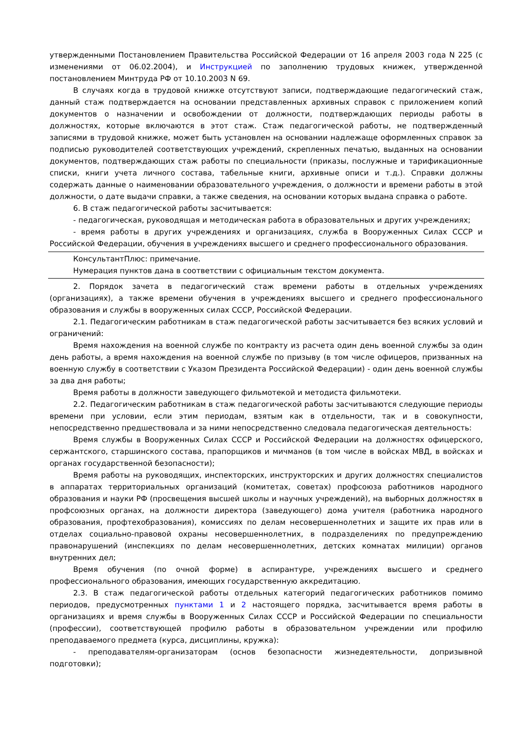утвержденными Постановлением Правительства Российской Федерации от 16 апреля 2003 года N 225 (с изменениями от 06.02.2004), и Инструкцией по заполнению трудовых книжек, утвержденной постановлением Минтруда РФ от 10.10.2003 N 69.
В случаях когда в трудовой книжке отсутствуют записи, подтверждающие педагогический стаж, данный стаж подтверждается на основании представленных архивных справок с приложением копий документов о назначении и освобождении от должности, подтверждающих периоды работы в должностях, которые включаются в этот стаж. Стаж педагогической работы, не подтвержденный записями в трудовой книжке, может быть установлен на основании надлежаще оформленных справок за подписью руководителей соответствующих учреждений, скрепленных печатью, выданных на основании документов, подтверждающих стаж работы по специальности (приказы, послужные и тарификационные списки, книги учета личного состава, табельные книги, архивные описи и т.д.). Справки должны содержать данные о наименовании образовательного учреждения, о должности и времени работы в этой должности, о дате выдачи справки, а также сведения, на основании которых выдана справка о работе.
6. В стаж педагогической работы засчитывается:
- педагогическая, руководящая и методическая работа в образовательных и других учреждениях;
- время работы в других учреждениях и организациях, служба в Вооруженных Силах СССР и Российской Федерации, обучения в учреждениях высшего и среднего профессионального образования.
КонсультантПлюс: примечание.
Нумерация пунктов дана в соответствии с официальным текстом документа.
2. Порядок зачета в педагогический стаж времени работы в отдельных учреждениях (организациях), а также времени обучения в учреждениях высшего и среднего профессионального образования и службы в вооруженных силах СССР, Российской Федерации.
2.1. Педагогическим работникам в стаж педагогической работы засчитывается без всяких условий и ограничений:
Время нахождения на военной службе по контракту из расчета один день военной службы за один день работы, а время нахождения на военной службе по призыву (в том числе офицеров, призванных на военную службу в соответствии с Указом Президента Российской Федерации) - один день военной службы за два дня работы;
Время работы в должности заведующего фильмотекой и методиста фильмотеки.
2.2. Педагогическим работникам в стаж педагогической работы засчитываются следующие периоды времени при условии, если этим периодам, взятым как в отдельности, так и в совокупности, непосредственно предшествовала и за ними непосредственно следовала педагогическая деятельность:
Время службы в Вооруженных Силах СССР и Российской Федерации на должностях офицерского, сержантского, старшинского состава, прапорщиков и мичманов (в том числе в войсках МВД, в войсках и органах государственной безопасности);
Время работы на руководящих, инспекторских, инструкторских и других должностях специалистов в аппаратах территориальных организаций (комитетах, советах) профсоюза работников народного образования и науки РФ (просвещения высшей школы и научных учреждений), на выборных должностях в профсоюзных органах, на должности директора (заведующего) дома учителя (работника народного образования, профтехобразования), комиссиях по делам несовершеннолетних и защите их прав или в отделах социально-правовой охраны несовершеннолетних, в подразделениях по предупреждению правонарушений (инспекциях по делам несовершеннолетних, детских комнатах милиции) органов внутренних дел;
Время обучения (по очной форме) в аспирантуре, учреждениях высшего и среднего профессионального образования, имеющих государственную аккредитацию.
2.3. В стаж педагогической работы отдельных категорий педагогических работников помимо периодов, предусмотренных пунктами 1 и 2 настоящего порядка, засчитывается время работы в организациях и время службы в Вооруженных Силах СССР и Российской Федерации по специальности (профессии), соответствующей профилю работы в образовательном учреждении или профилю преподаваемого предмета (курса, дисциплины, кружка):
- преподавателям-организаторам (основ безопасности жизнедеятельности, допризывной подготовки);